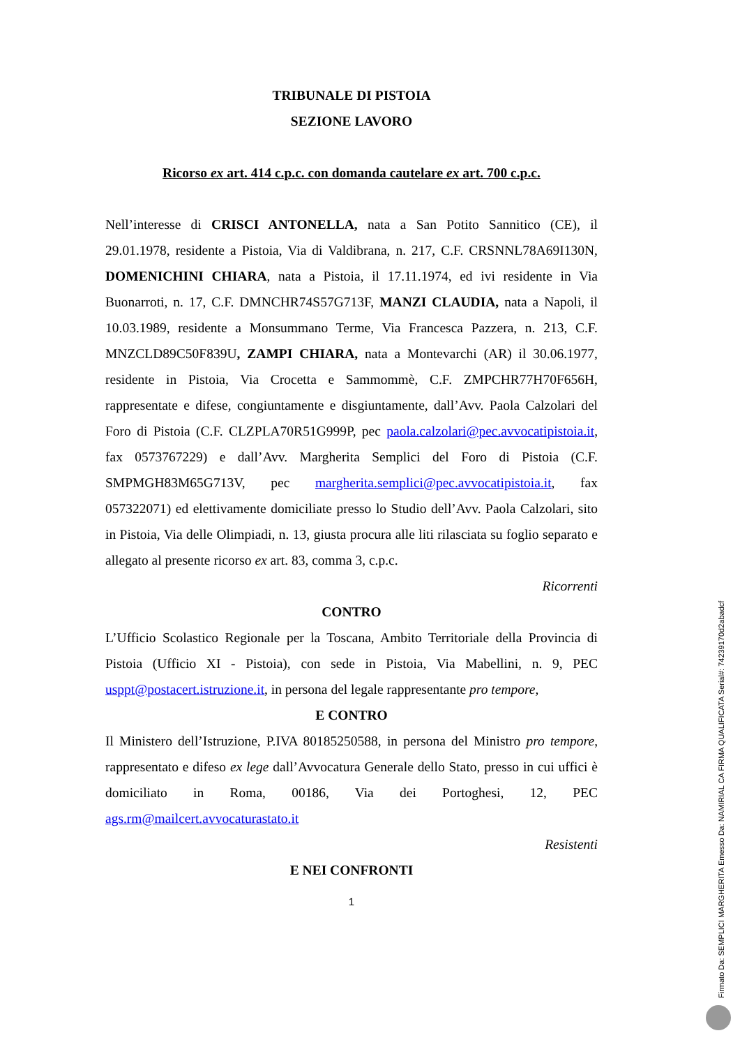TRIBUNALE DI PISTOIA
SEZIONE LAVORO
Ricorso ex art. 414 c.p.c. con domanda cautelare ex art. 700 c.p.c.
Nell’interesse di CRISCI ANTONELLA, nata a San Potito Sannitico (CE), il 29.01.1978, residente a Pistoia, Via di Valdibrana, n. 217, C.F. CRSNNL78A69I130N, DOMENICHINI CHIARA, nata a Pistoia, il 17.11.1974, ed ivi residente in Via Buonarroti, n. 17, C.F. DMNCHR74S57G713F, MANZI CLAUDIA, nata a Napoli, il 10.03.1989, residente a Monsummano Terme, Via Francesca Pazzera, n. 213, C.F. MNZCLD89C50F839U, ZAMPI CHIARA, nata a Montevarchi (AR) il 30.06.1977, residente in Pistoia, Via Crocetta e Sammommè, C.F. ZMPCHR77H70F656H, rappresentate e difese, congiuntamente e disgiuntamente, dall’Avv. Paola Calzolari del Foro di Pistoia (C.F. CLZPLA70R51G999P, pec paola.calzolari@pec.avvocatipistoia.it, fax 0573767229) e dall’Avv. Margherita Semplici del Foro di Pistoia (C.F. SMPMGH83M65G713V, pec margherita.semplici@pec.avvocatipistoia.it, fax 057322071) ed elettivamente domiciliate presso lo Studio dell’Avv. Paola Calzolari, sito in Pistoia, Via delle Olimpiadi, n. 13, giusta procura alle liti rilasciata su foglio separato e allegato al presente ricorso ex art. 83, comma 3, c.p.c.
Ricorrenti
CONTRO
L’Ufficio Scolastico Regionale per la Toscana, Ambito Territoriale della Provincia di Pistoia (Ufficio XI - Pistoia), con sede in Pistoia, Via Mabellini, n. 9, PEC usppt@postacert.istruzione.it, in persona del legale rappresentante pro tempore,
E CONTRO
Il Ministero dell’Istruzione, P.IVA 80185250588, in persona del Ministro pro tempore, rappresentato e difeso ex lege dall’Avvocatura Generale dello Stato, presso in cui uffici è domiciliato in Roma, 00186, Via dei Portoghesi, 12, PEC ags.rm@mailcert.avvocaturastato.it
Resistenti
E NEI CONFRONTI
1
Firmato Da: SEMPLICI MARGHERITA Emesso Da: NAMIRIAL CA FIRMA QUALIFICATA Serial#: 74239170d2abadcf